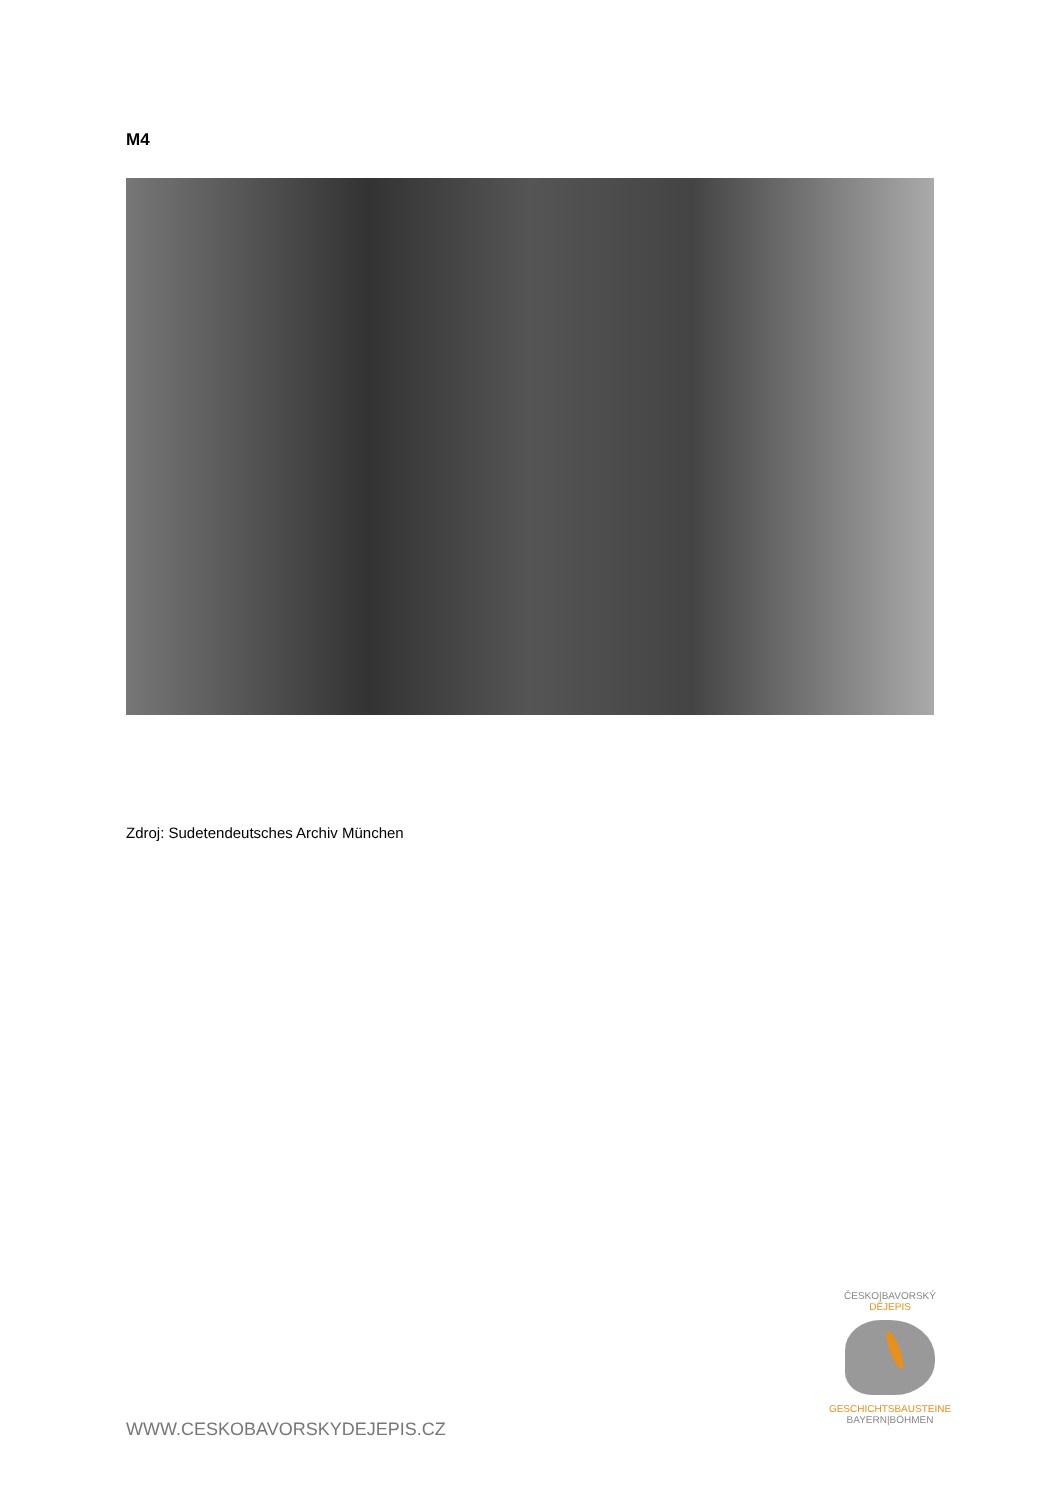M4
Zdroj: Sudetendeutsches Archiv München
WWW.CESKOBAVORSKYDEJEPIS.CZ
ČESKO|BAVORSKÝ
DĚJEPIS
GESCHICHTSBAUSTEINE
BAYERN|BÖHMEN